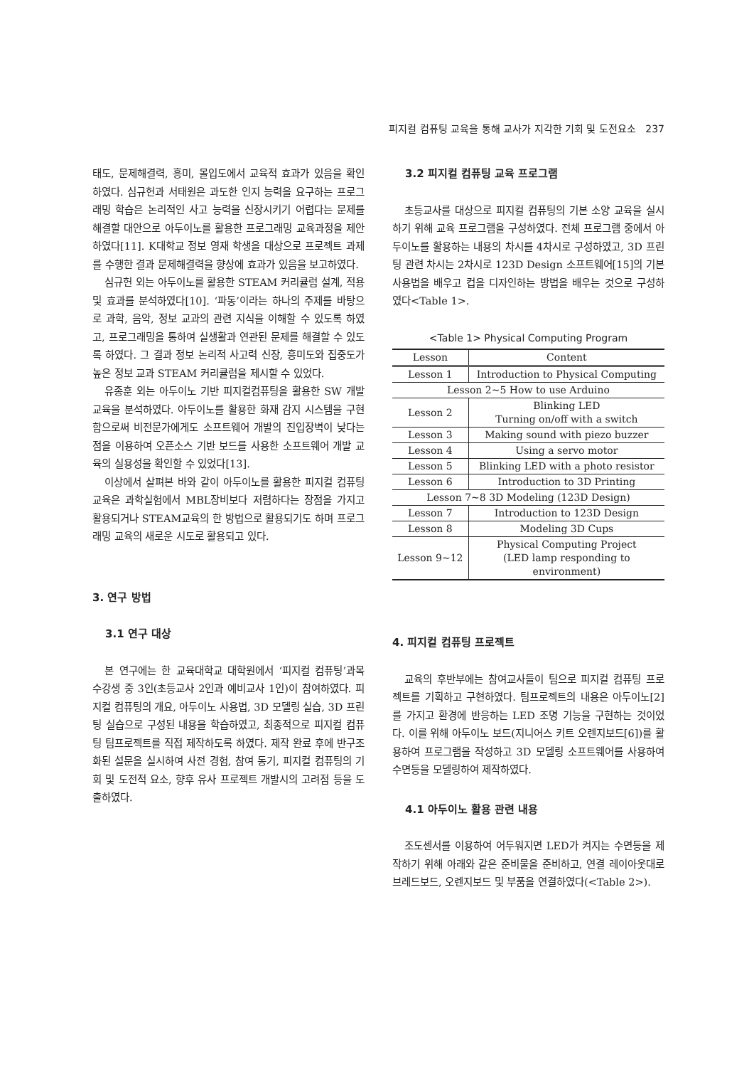피지컬 컴퓨팅 교육을 통해 교사가 지각한 기회 및 도전요소 237
태도, 문제해결력, 흥미, 몰입도에서 교육적 효과가 있음을 확인하였다. 심규헌과 서태원은 과도한 인지 능력을 요구하는 프로그래밍 학습은 논리적인 사고 능력을 신장시키기 어렵다는 문제를 해결할 대안으로 아두이노를 활용한 프로그래밍 교육과정을 제안하였다[11]. K대학교 정보 영재 학생을 대상으로 프로젝트 과제를 수행한 결과 문제해결력을 향상에 효과가 있음을 보고하였다.
심규헌 외는 아두이노를 활용한 STEAM 커리큘럼 설계, 적용 및 효과를 분석하였다[10]. ‘파동’이라는 하나의 주제를 바탕으로 과학, 음악, 정보 교과의 관련 지식을 이해할 수 있도록 하였고, 프로그래밍을 통하여 실생활과 연관된 문제를 해결할 수 있도록 하였다. 그 결과 정보 논리적 사고력 신장, 흥미도와 집중도가 높은 정보 교과 STEAM 커리큘럼을 제시할 수 있었다.
유종훈 외는 아두이노 기반 피지컬컴퓨팅을 활용한 SW 개발 교육을 분석하였다. 아두이노를 활용한 화재 감지 시스템을 구현함으로써 비전문가에게도 소프트웨어 개발의 진입장벽이 낮다는 점을 이용하여 오픈소스 기반 보드를 사용한 소프트웨어 개발 교육의 실용성을 확인할 수 있었다[13].
이상에서 살펴본 바와 같이 아두이노를 활용한 피지컬 컴퓨팅 교육은 과학실험에서 MBL장비보다 저렴하다는 장점을 가지고 활용되거나 STEAM교육의 한 방법으로 활용되기도 하며 프로그래밍 교육의 새로운 시도로 활용되고 있다.
3. 연구 방법
3.1 연구 대상
본 연구에는 한 교육대학교 대학원에서 ‘피지컬 컴퓨팅’과목 수강생 중 3인(초등교사 2인과 예비교사 1인)이 참여하였다. 피지컬 컴퓨팅의 개요, 아두이노 사용법, 3D 모델링 실습, 3D 프린팅 실습으로 구성된 내용을 학습하였고, 최종적으로 피지컬 컴퓨팅 팀프로젝트를 직접 제작하도록 하였다. 제작 완료 후에 반구조화된 설문을 실시하여 사전 경험, 참여 동기, 피지컬 컴퓨팅의 기회 및 도전적 요소, 향후 유사 프로젝트 개발시의 고려점 등을 도출하였다.
3.2 피지컬 컴퓨팅 교육 프로그램
초등교사를 대상으로 피지컬 컴퓨팅의 기본 소양 교육을 실시하기 위해 교육 프로그램을 구성하였다. 전체 프로그램 중에서 아두이노를 활용하는 내용의 차시를 4차시로 구성하였고, 3D 프린팅 관련 차시는 2차시로 123D Design 소프트웨어[15]의 기본 사용법을 배우고 컵을 디자인하는 방법을 배우는 것으로 구성하였다<Table 1>.
<Table 1> Physical Computing Program
| Lesson | Content |
| --- | --- |
| Lesson 1 | Introduction to Physical Computing |
| Lesson 2~5 How to use Arduino | |
| Lesson 2 | Blinking LED Turning on/off with a switch |
| Lesson 3 | Making sound with piezo buzzer |
| Lesson 4 | Using a servo motor |
| Lesson 5 | Blinking LED with a photo resistor |
| Lesson 6 | Introduction to 3D Printing |
| Lesson 7~8 3D Modeling (123D Design) | |
| Lesson 7 | Introduction to 123D Design |
| Lesson 8 | Modeling 3D Cups |
| Lesson 9~12 | Physical Computing Project (LED lamp responding to environment) |
4. 피지컬 컴퓨팅 프로젝트
교육의 후반부에는 참여교사들이 팀으로 피지컬 컴퓨팅 프로젝트를 기획하고 구현하였다. 팀프로젝트의 내용은 아두이노[2]를 가지고 환경에 반응하는 LED 조명 기능을 구현하는 것이었다. 이를 위해 아두이노 보드(지니어스 키트 오렌지보드[6])를 활용하여 프로그램을 작성하고 3D 모델링 소프트웨어를 사용하여 수면등을 모델링하여 제작하였다.
4.1 아두이노 활용 관련 내용
조도센서를 이용하여 어두워지면 LED가 켜지는 수면등을 제작하기 위해 아래와 같은 준비물을 준비하고, 연결 레이아웃대로 브레드보드, 오렌지보드 및 부품을 연결하였다(<Table 2>).